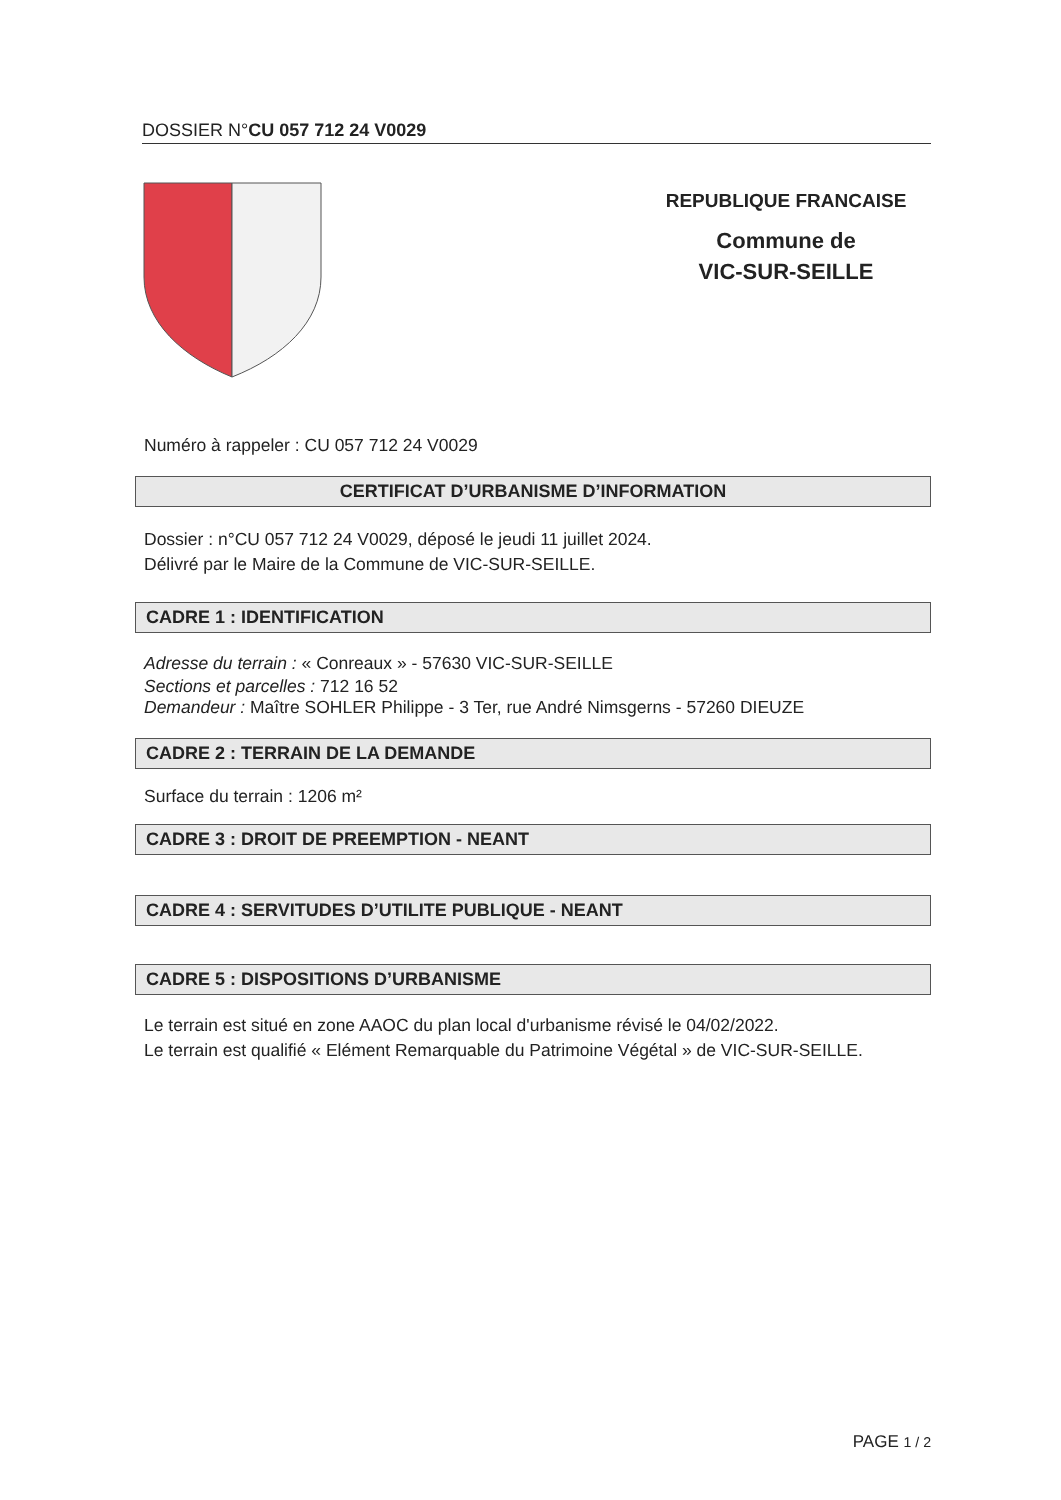DOSSIER N°CU 057 712 24 V0029
REPUBLIQUE FRANCAISE
Commune de
VIC-SUR-SEILLE
Numéro à rappeler : CU 057 712 24 V0029
CERTIFICAT D’URBANISME D’INFORMATION
Dossier : n°CU 057 712 24 V0029, déposé le jeudi 11 juillet 2024.
Délivré par le Maire de la Commune de VIC-SUR-SEILLE.
CADRE 1 : IDENTIFICATION
Adresse du terrain : « Conreaux » - 57630 VIC-SUR-SEILLE
Sections et parcelles : 712 16 52
Demandeur : Maître SOHLER Philippe - 3 Ter, rue André Nimsgerns - 57260 DIEUZE
CADRE 2 : TERRAIN DE LA DEMANDE
Surface du terrain : 1206 m²
CADRE 3 : DROIT DE PREEMPTION - NEANT
CADRE 4 : SERVITUDES D’UTILITE PUBLIQUE - NEANT
CADRE 5 : DISPOSITIONS D’URBANISME
Le terrain est situé en zone AAOC du plan local d'urbanisme révisé le 04/02/2022.
Le terrain est qualifié « Elément Remarquable du Patrimoine Végétal » de VIC-SUR-SEILLE.
PAGE 1 / 2